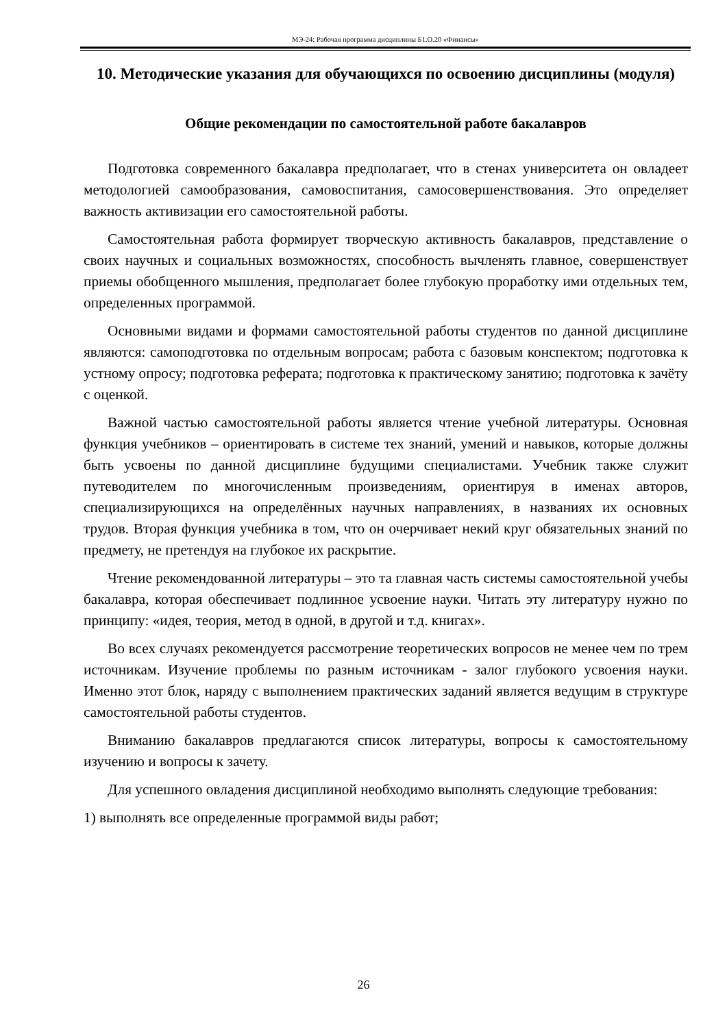МЭ-24: Рабочая программа дисциплины Б1.О.20 «Финансы»
10. Методические указания для обучающихся по освоению дисциплины (модуля)
Общие рекомендации по самостоятельной работе бакалавров
Подготовка современного бакалавра предполагает, что в стенах университета он овладеет методологией самообразования, самовоспитания, самосовершенствования. Это определяет важность активизации его самостоятельной работы.
Самостоятельная работа формирует творческую активность бакалавров, представление о своих научных и социальных возможностях, способность вычленять главное, совершенствует приемы обобщенного мышления, предполагает более глубокую проработку ими отдельных тем, определенных программой.
Основными видами и формами самостоятельной работы студентов по данной дисциплине являются: самоподготовка по отдельным вопросам; работа с базовым конспектом; подготовка к устному опросу; подготовка реферата; подготовка к практическому занятию; подготовка к зачёту с оценкой.
Важной частью самостоятельной работы является чтение учебной литературы. Основная функция учебников – ориентировать в системе тех знаний, умений и навыков, которые должны быть усвоены по данной дисциплине будущими специалистами. Учебник также служит путеводителем по многочисленным произведениям, ориентируя в именах авторов, специализирующихся на определённых научных направлениях, в названиях их основных трудов. Вторая функция учебника в том, что он очерчивает некий круг обязательных знаний по предмету, не претендуя на глубокое их раскрытие.
Чтение рекомендованной литературы – это та главная часть системы самостоятельной учебы бакалавра, которая обеспечивает подлинное усвоение науки. Читать эту литературу нужно по принципу: «идея, теория, метод в одной, в другой и т.д. книгах».
Во всех случаях рекомендуется рассмотрение теоретических вопросов не менее чем по трем источникам. Изучение проблемы по разным источникам - залог глубокого усвоения науки. Именно этот блок, наряду с выполнением практических заданий является ведущим в структуре самостоятельной работы студентов.
Вниманию бакалавров предлагаются список литературы, вопросы к самостоятельному изучению и вопросы к зачету.
Для успешного овладения дисциплиной необходимо выполнять следующие требования:
1) выполнять все определенные программой виды работ;
26